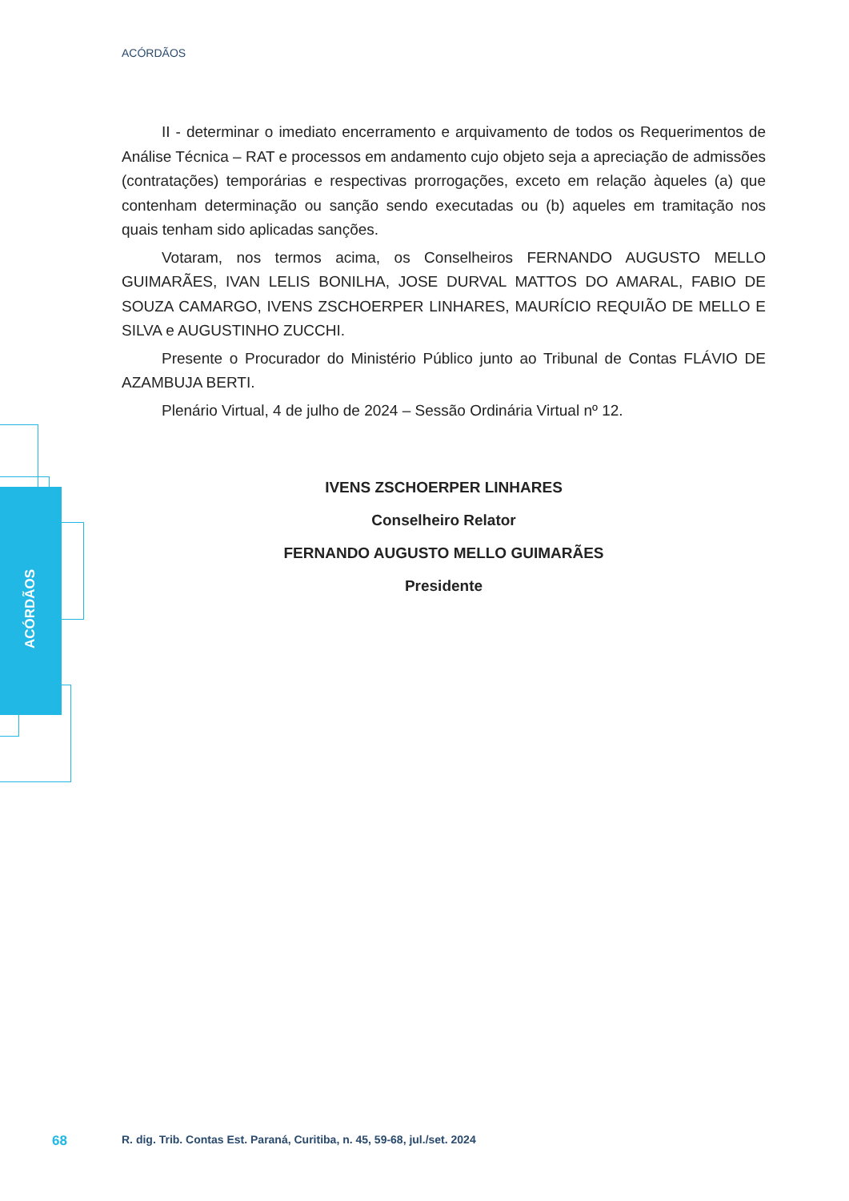ACÓRDÃOS
II - determinar o imediato encerramento e arquivamento de todos os Requerimentos de Análise Técnica – RAT e processos em andamento cujo objeto seja a apreciação de admissões (contratações) temporárias e respectivas prorrogações, exceto em relação àqueles (a) que contenham determinação ou sanção sendo executadas ou (b) aqueles em tramitação nos quais tenham sido aplicadas sanções.
Votaram, nos termos acima, os Conselheiros FERNANDO AUGUSTO MELLO GUIMARÃES, IVAN LELIS BONILHA, JOSE DURVAL MATTOS DO AMARAL, FABIO DE SOUZA CAMARGO, IVENS ZSCHOERPER LINHARES, MAURÍCIO REQUIÃO DE MELLO E SILVA e AUGUSTINHO ZUCCHI.
Presente o Procurador do Ministério Público junto ao Tribunal de Contas FLÁVIO DE AZAMBUJA BERTI.
Plenário Virtual, 4 de julho de 2024 – Sessão Ordinária Virtual nº 12.
IVENS ZSCHOERPER LINHARES
Conselheiro Relator
FERNANDO AUGUSTO MELLO GUIMARÃES
Presidente
ACÓRDÃOS
68
R. dig. Trib. Contas Est. Paraná, Curitiba, n. 45, 59-68, jul./set. 2024